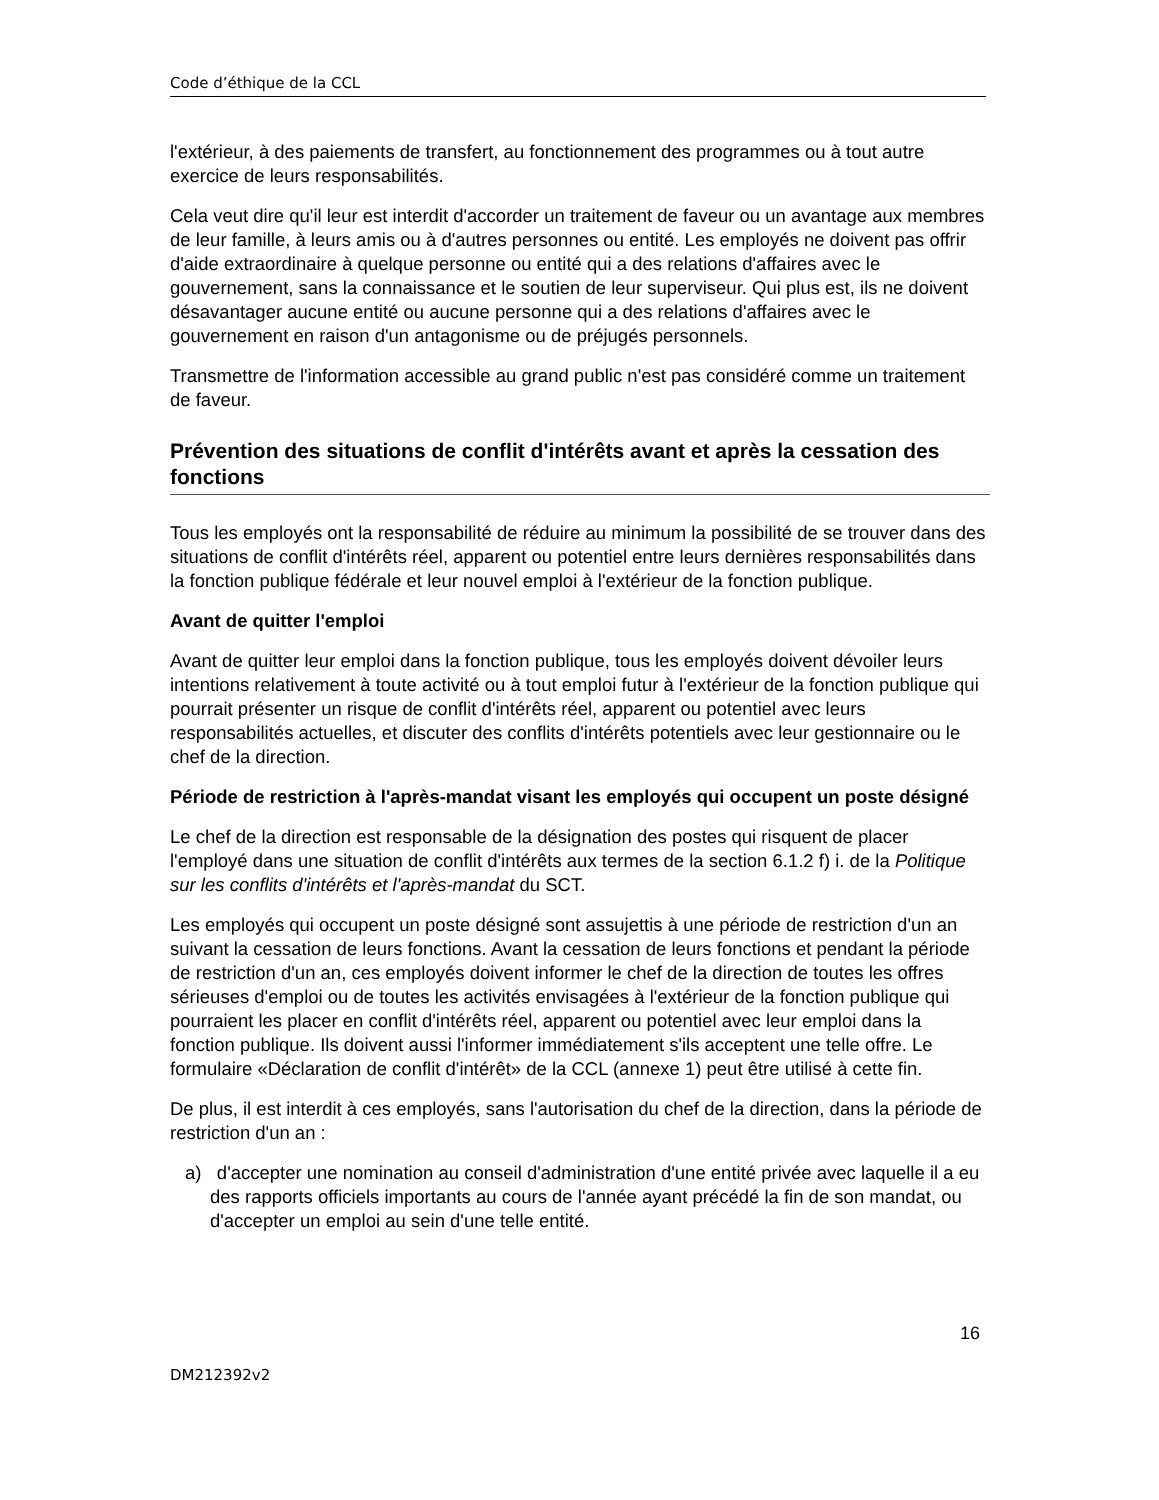Code d’éthique de la CCL
l'extérieur, à des paiements de transfert, au fonctionnement des programmes ou à tout autre exercice de leurs responsabilités.
Cela veut dire qu'il leur est interdit d'accorder un traitement de faveur ou un avantage aux membres de leur famille, à leurs amis ou à d'autres personnes ou entité. Les employés ne doivent pas offrir d'aide extraordinaire à quelque personne ou entité qui a des relations d'affaires avec le gouvernement, sans la connaissance et le soutien de leur superviseur. Qui plus est, ils ne doivent désavantager aucune entité ou aucune personne qui a des relations d'affaires avec le gouvernement en raison d'un antagonisme ou de préjugés personnels.
Transmettre de l'information accessible au grand public n'est pas considéré comme un traitement de faveur.
Prévention des situations de conflit d'intérêts avant et après la cessation des fonctions
Tous les employés ont la responsabilité de réduire au minimum la possibilité de se trouver dans des situations de conflit d'intérêts réel, apparent ou potentiel entre leurs dernières responsabilités dans la fonction publique fédérale et leur nouvel emploi à l'extérieur de la fonction publique.
Avant de quitter l'emploi
Avant de quitter leur emploi dans la fonction publique, tous les employés doivent dévoiler leurs intentions relativement à toute activité ou à tout emploi futur à l'extérieur de la fonction publique qui pourrait présenter un risque de conflit d'intérêts réel, apparent ou potentiel avec leurs responsabilités actuelles, et discuter des conflits d'intérêts potentiels avec leur gestionnaire ou le chef de la direction.
Période de restriction à l'après-mandat visant les employés qui occupent un poste désigné
Le chef de la direction est responsable de la désignation des postes qui risquent de placer l'employé dans une situation de conflit d'intérêts aux termes de la section 6.1.2 f) i. de la Politique sur les conflits d'intérêts et l'après-mandat du SCT.
Les employés qui occupent un poste désigné sont assujettis à une période de restriction d'un an suivant la cessation de leurs fonctions. Avant la cessation de leurs fonctions et pendant la période de restriction d'un an, ces employés doivent informer le chef de la direction de toutes les offres sérieuses d'emploi ou de toutes les activités envisagées à l'extérieur de la fonction publique qui pourraient les placer en conflit d'intérêts réel, apparent ou potentiel avec leur emploi dans la fonction publique. Ils doivent aussi l'informer immédiatement s'ils acceptent une telle offre. Le formulaire «Déclaration de conflit d'intérêt» de la CCL (annexe 1) peut être utilisé à cette fin.
De plus, il est interdit à ces employés, sans l'autorisation du chef de la direction, dans la période de restriction d'un an :
a) d'accepter une nomination au conseil d'administration d'une entité privée avec laquelle il a eu des rapports officiels importants au cours de l'année ayant précédé la fin de son mandat, ou d'accepter un emploi au sein d'une telle entité.
16
DM212392v2